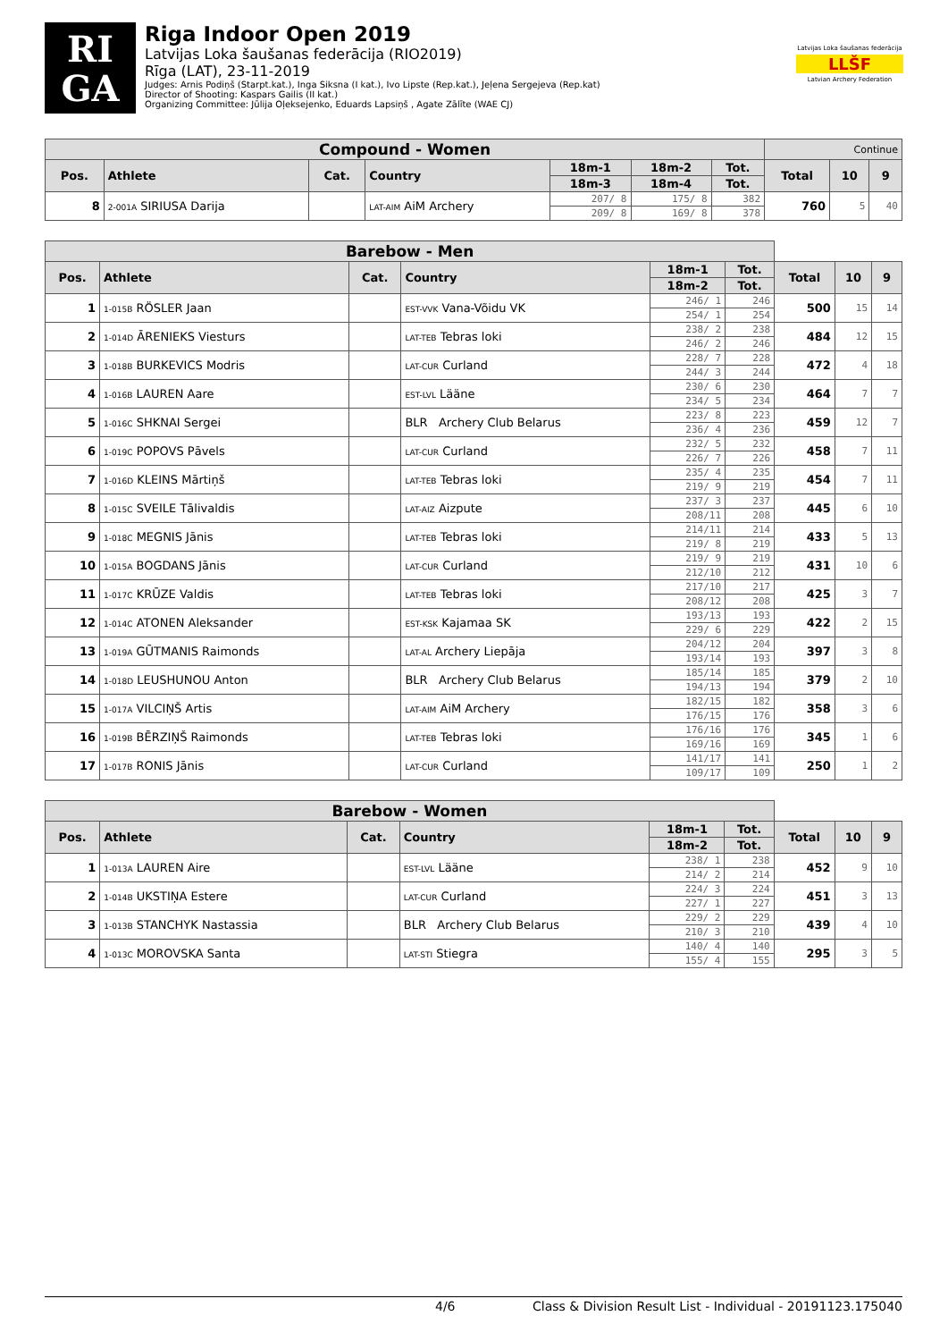RI
GA
Riga Indoor Open 2019
Latvijas Loka šaušanas federācija (RIO2019)
Rīga (LAT), 23-11-2019
Judges: Arnis Podiņš (Starpt.kat.), Inga Siksna (I kat.), Ivo Lipste (Rep.kat.), Jeļena Sergejeva (Rep.kat)
Director of Shooting: Kaspars Gailis (II kat.)
Organizing Committee: Jūlija Oļeksejenko, Eduards Lapsiņš , Agate Zālīte (WAE CJ)
Latvijas Loka šaušanas federācija
LLŠF
Latvian Archery Federation
| Compound - Women | | | | | | | Continue | | |
| --- | --- | --- | --- | --- | --- | --- | --- | --- | --- |
| Pos. | Athlete | Cat. | Country | 18m-1 | 18m-2 | Tot. | Total | 10 | 9 |
| | | | | 18m-3 | 18m-4 | Tot. | | | |
| 8 | 2-001A SIRIUSA Darija | | LAT-AIM AiM Archery | 207/ 8 | 175/ 8 | 382 | 760 | 5 | 40 |
| | | | | 209/ 8 | 169/ 8 | 378 | | | |
| Barebow - Men | | | | | | | | |
| --- | --- | --- | --- | --- | --- | --- | --- | --- |
| Pos. | Athlete | Cat. | Country | 18m-1 | Tot. | Total | 10 | 9 |
| | | | | 18m-2 | Tot. | | | |
| 1 | 1-015B RÖSLER Jaan | | EST-VVK Vana-Võidu VK | 246/ 1 | 246 | 500 | 15 | 14 |
| | | | | 254/ 1 | 254 | | | |
| 2 | 1-014D ĀRENIEKS Viesturs | | LAT-TEB Tebras loki | 238/ 2 | 238 | 484 | 12 | 15 |
| | | | | 246/ 2 | 246 | | | |
| 3 | 1-018B BURKEVICS Modris | | LAT-CUR Curland | 228/ 7 | 228 | 472 | 4 | 18 |
| | | | | 244/ 3 | 244 | | | |
| 4 | 1-016B LAUREN Aare | | EST-LVL Lääne | 230/ 6 | 230 | 464 | 7 | 7 |
| | | | | 234/ 5 | 234 | | | |
| 5 | 1-016C SHKNAI Sergei | | BLR Archery Club Belarus | 223/ 8 | 223 | 459 | 12 | 7 |
| | | | | 236/ 4 | 236 | | | |
| 6 | 1-019C POPOVS Pāvels | | LAT-CUR Curland | 232/ 5 | 232 | 458 | 7 | 11 |
| | | | | 226/ 7 | 226 | | | |
| 7 | 1-016D KLEINS Mārtiņš | | LAT-TEB Tebras loki | 235/ 4 | 235 | 454 | 7 | 11 |
| | | | | 219/ 9 | 219 | | | |
| 8 | 1-015C SVEILE Tālivaldis | | LAT-AIZ Aizpute | 237/ 3 | 237 | 445 | 6 | 10 |
| | | | | 208/11 | 208 | | | |
| 9 | 1-018C MEGNIS Jānis | | LAT-TEB Tebras loki | 214/11 | 214 | 433 | 5 | 13 |
| | | | | 219/ 8 | 219 | | | |
| 10 | 1-015A BOGDANS Jānis | | LAT-CUR Curland | 219/ 9 | 219 | 431 | 10 | 6 |
| | | | | 212/10 | 212 | | | |
| 11 | 1-017C KRŪZE Valdis | | LAT-TEB Tebras loki | 217/10 | 217 | 425 | 3 | 7 |
| | | | | 208/12 | 208 | | | |
| 12 | 1-014C ATONEN Aleksander | | EST-KSK Kajamaa SK | 193/13 | 193 | 422 | 2 | 15 |
| | | | | 229/ 6 | 229 | | | |
| 13 | 1-019A GŪTMANIS Raimonds | | LAT-AL Archery Liepāja | 204/12 | 204 | 397 | 3 | 8 |
| | | | | 193/14 | 193 | | | |
| 14 | 1-018D LEUSHUNOU Anton | | BLR Archery Club Belarus | 185/14 | 185 | 379 | 2 | 10 |
| | | | | 194/13 | 194 | | | |
| 15 | 1-017A VILCIŅŠ Artis | | LAT-AIM AiM Archery | 182/15 | 182 | 358 | 3 | 6 |
| | | | | 176/15 | 176 | | | |
| 16 | 1-019B BĒRZIŅŠ Raimonds | | LAT-TEB Tebras loki | 176/16 | 176 | 345 | 1 | 6 |
| | | | | 169/16 | 169 | | | |
| 17 | 1-017B RONIS Jānis | | LAT-CUR Curland | 141/17 | 141 | 250 | 1 | 2 |
| | | | | 109/17 | 109 | | | |
| Barebow - Women | | | | | | | | |
| --- | --- | --- | --- | --- | --- | --- | --- | --- |
| Pos. | Athlete | Cat. | Country | 18m-1 | Tot. | Total | 10 | 9 |
| | | | | 18m-2 | Tot. | | | |
| 1 | 1-013A LAUREN Aire | | EST-LVL Lääne | 238/ 1 | 238 | 452 | 9 | 10 |
| | | | | 214/ 2 | 214 | | | |
| 2 | 1-014B UKSTIŅA Estere | | LAT-CUR Curland | 224/ 3 | 224 | 451 | 3 | 13 |
| | | | | 227/ 1 | 227 | | | |
| 3 | 1-013B STANCHYK Nastassia | | BLR Archery Club Belarus | 229/ 2 | 229 | 439 | 4 | 10 |
| | | | | 210/ 3 | 210 | | | |
| 4 | 1-013C MOROVSKA Santa | | LAT-STI Stiegra | 140/ 4 | 140 | 295 | 3 | 5 |
| | | | | 155/ 4 | 155 | | | |
4/6 Class & Division Result List - Individual - 20191123.175040